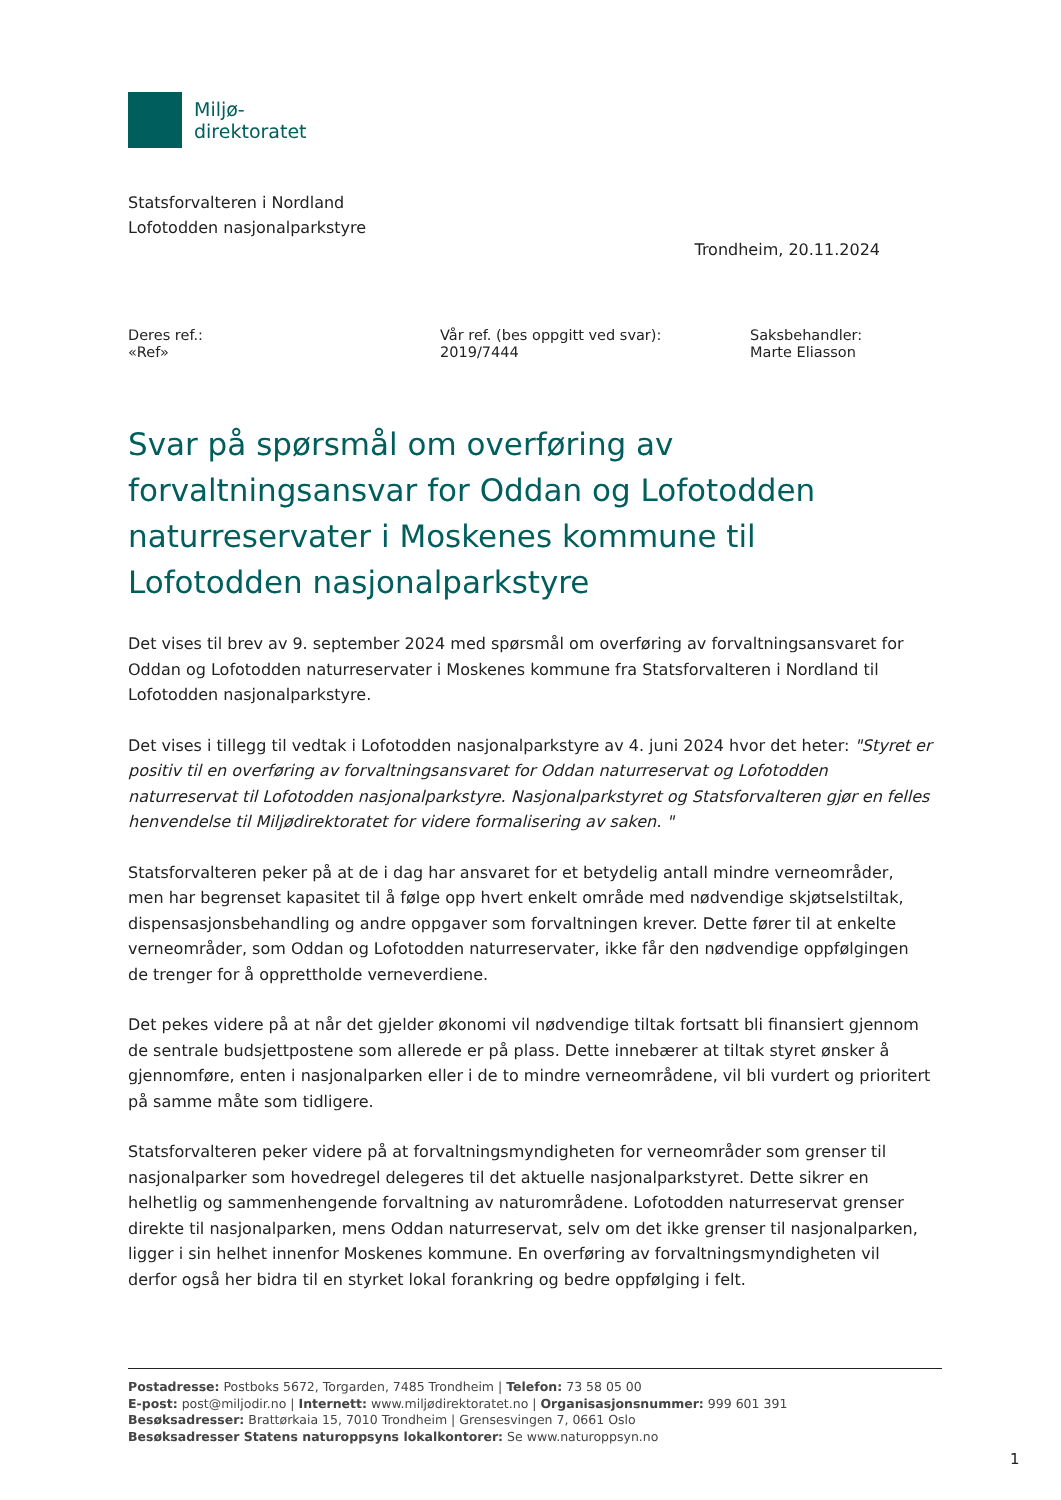Miljø-
direktoratet
Statsforvalteren i Nordland
Lofotodden nasjonalparkstyre
Trondheim, 20.11.2024
Deres ref.:
«Ref»
Vår ref. (bes oppgitt ved svar):
2019/7444
Saksbehandler:
Marte Eliasson
Svar på spørsmål om overføring av forvaltningsansvar for Oddan og Lofotodden naturreservater i Moskenes kommune til Lofotodden nasjonalparkstyre
Det vises til brev av 9. september 2024 med spørsmål om overføring av forvaltningsansvaret for Oddan og Lofotodden naturreservater i Moskenes kommune fra Statsforvalteren i Nordland til Lofotodden nasjonalparkstyre.
Det vises i tillegg til vedtak i Lofotodden nasjonalparkstyre av 4. juni 2024 hvor det heter: "Styret er positiv til en overføring av forvaltningsansvaret for Oddan naturreservat og Lofotodden naturreservat til Lofotodden nasjonalparkstyre. Nasjonalparkstyret og Statsforvalteren gjør en felles henvendelse til Miljødirektoratet for videre formalisering av saken. "
Statsforvalteren peker på at de i dag har ansvaret for et betydelig antall mindre verneområder, men har begrenset kapasitet til å følge opp hvert enkelt område med nødvendige skjøtselstiltak, dispensasjonsbehandling og andre oppgaver som forvaltningen krever. Dette fører til at enkelte verneområder, som Oddan og Lofotodden naturreservater, ikke får den nødvendige oppfølgingen de trenger for å opprettholde verneverdiene.
Det pekes videre på at når det gjelder økonomi vil nødvendige tiltak fortsatt bli finansiert gjennom de sentrale budsjettpostene som allerede er på plass. Dette innebærer at tiltak styret ønsker å gjennomføre, enten i nasjonalparken eller i de to mindre verneområdene, vil bli vurdert og prioritert på samme måte som tidligere.
Statsforvalteren peker videre på at forvaltningsmyndigheten for verneområder som grenser til nasjonalparker som hovedregel delegeres til det aktuelle nasjonalparkstyret. Dette sikrer en helhetlig og sammenhengende forvaltning av naturområdene. Lofotodden naturreservat grenser direkte til nasjonalparken, mens Oddan naturreservat, selv om det ikke grenser til nasjonalparken, ligger i sin helhet innenfor Moskenes kommune. En overføring av forvaltningsmyndigheten vil derfor også her bidra til en styrket lokal forankring og bedre oppfølging i felt.
Postadresse: Postboks 5672, Torgarden, 7485 Trondheim | Telefon: 73 58 05 00
E-post: post@miljodir.no | Internett: www.miljødirektoratet.no | Organisasjonsnummer: 999 601 391
Besøksadresser: Brattørkaia 15, 7010 Trondheim | Grensesvingen 7, 0661 Oslo
Besøksadresser Statens naturoppsyns lokalkontorer: Se www.naturoppsyn.no
1